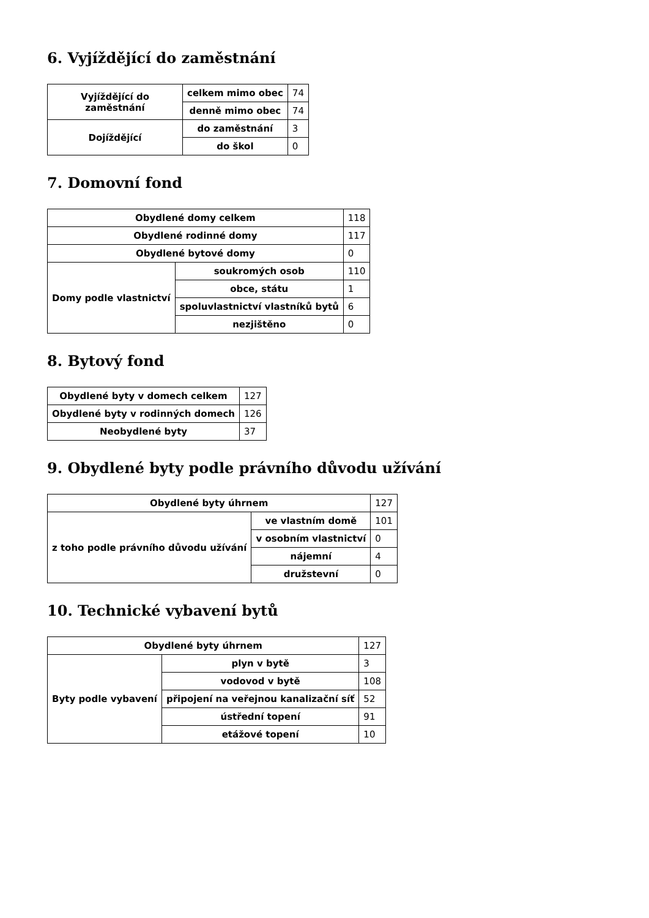6. Vyjíždějící do zaměstnání
| Vyjíždějící do zaměstnání | celkem mimo obec | 74 |
| | denně mimo obec | 74 |
| Dojíždějící | do zaměstnání | 3 |
| | do škol | 0 |
7. Domovní fond
| Obydlené domy celkem | | 118 |
| Obydlené rodinné domy | | 117 |
| Obydlené bytové domy | | 0 |
| Domy podle vlastnictví | soukromých osob | 110 |
| | obce, státu | 1 |
| | spoluvlastnictví vlastníků bytů | 6 |
| | nezjištěno | 0 |
8. Bytový fond
| Obydlené byty v domech celkem | 127 |
| Obydlené byty v rodinných domech | 126 |
| Neobydlené byty | 37 |
9. Obydlené byty podle právního důvodu užívání
| Obydlené byty úhrnem | | 127 |
| z toho podle právního důvodu užívání | ve vlastním domě | 101 |
| | v osobním vlastnictví | 0 |
| | nájemní | 4 |
| | družstevní | 0 |
10. Technické vybavení bytů
| Obydlené byty úhrnem | | 127 |
| Byty podle vybavení | plyn v bytě | 3 |
| | vodovod v bytě | 108 |
| | připojení na veřejnou kanalizační síť | 52 |
| | ústřední topení | 91 |
| | etážové topení | 10 |